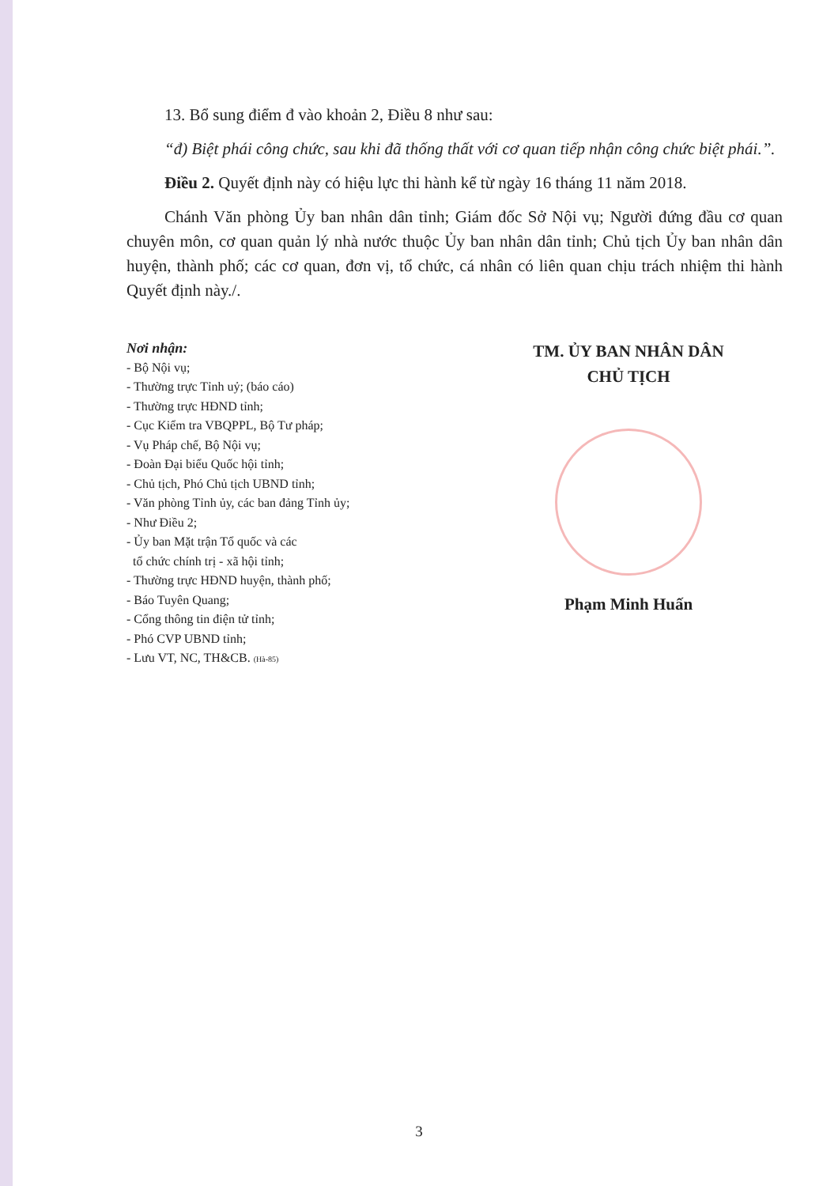13. Bổ sung điểm đ vào khoản 2, Điều 8 như sau:
“đ) Biệt phái công chức, sau khi đã thống thất với cơ quan tiếp nhận công chức biệt phái.”.
Điều 2. Quyết định này có hiệu lực thi hành kể từ ngày 16 tháng 11 năm 2018.
Chánh Văn phòng Ủy ban nhân dân tỉnh; Giám đốc Sở Nội vụ; Người đứng đầu cơ quan chuyên môn, cơ quan quản lý nhà nước thuộc Ủy ban nhân dân tỉnh; Chủ tịch Ủy ban nhân dân huyện, thành phố; các cơ quan, đơn vị, tổ chức, cá nhân có liên quan chịu trách nhiệm thi hành Quyết định này./.
Nơi nhận:
- Bộ Nội vụ;
- Thường trực Tỉnh uỷ; (báo cáo)
- Thường trực HĐND tỉnh;
- Cục Kiểm tra VBQPPL, Bộ Tư pháp;
- Vụ Pháp chế, Bộ Nội vụ;
- Đoàn Đại biểu Quốc hội tỉnh;
- Chủ tịch, Phó Chủ tịch UBND tỉnh;
- Văn phòng Tỉnh ủy, các ban đảng Tỉnh ủy;
- Như Điều 2;
- Ủy ban Mặt trận Tổ quốc và các
tổ chức chính trị - xã hội tỉnh;
- Thường trực HĐND huyện, thành phố;
- Báo Tuyên Quang;
- Cổng thông tin điện tử tỉnh;
- Phó CVP UBND tỉnh;
- Lưu VT, NC, TH&CB. (Hà-85)
TM. ỦY BAN NHÂN DÂN
CHỦ TỊCH
Phạm Minh Huấn
3